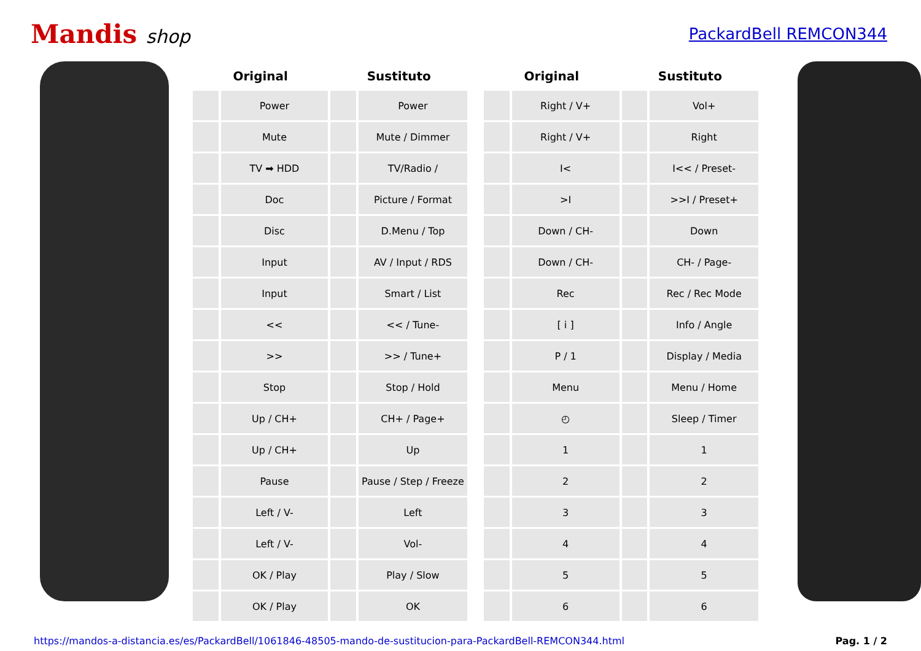Mandis shop
PackardBell REMCON344
| Original | | Sustituto | | | Original | | Sustituto | |
| --- | --- | --- | --- | --- | --- | --- | --- | --- |
| | Power | | Power | | | Right / V+ | | Vol+ |
| | Mute | | Mute / Dimmer | | | Right / V+ | | Right |
| | TV ➡ HDD | | TV/Radio / | | | I< | | I<< / Preset- |
| | Doc | | Picture / Format | | | >I | | >>I / Preset+ |
| | Disc | | D.Menu / Top | | | Down / CH- | | Down |
| | Input | | AV / Input / RDS | | | Down / CH- | | CH- / Page- |
| | Input | | Smart / List | | | Rec | | Rec / Rec Mode |
| | << | | << / Tune- | | | [ i ] | | Info / Angle |
| | >> | | >> / Tune+ | | | P / 1 | | Display / Media |
| | Stop | | Stop / Hold | | | Menu | | Menu / Home |
| | Up / CH+ | | CH+ / Page+ | | | ◴ | | Sleep / Timer |
| | Up / CH+ | | Up | | | 1 | | 1 |
| | Pause | | Pause / Step / Freeze | | | 2 | | 2 |
| | Left / V- | | Left | | | 3 | | 3 |
| | Left / V- | | Vol- | | | 4 | | 4 |
| | OK / Play | | Play / Slow | | | 5 | | 5 |
| | OK / Play | | OK | | | 6 | | 6 |
https://mandos-a-distancia.es/es/PackardBell/1061846-48505-mando-de-sustitucion-para-PackardBell-REMCON344.html Pag. 1 / 2